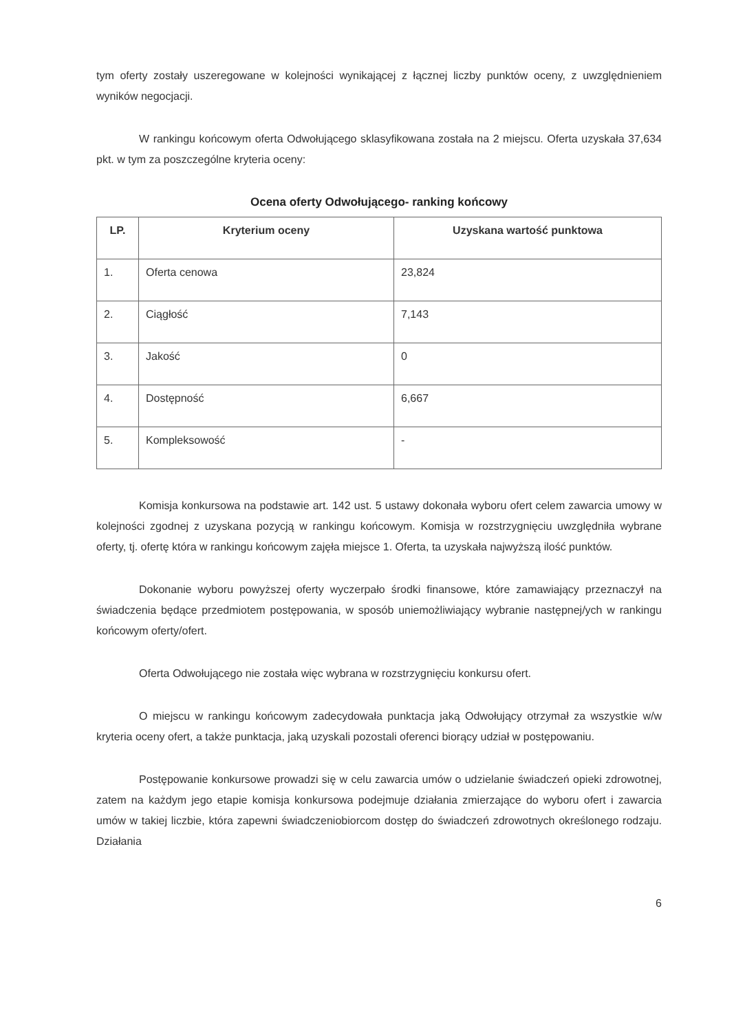tym oferty zostały uszeregowane w kolejności wynikającej z łącznej liczby punktów oceny, z uwzględnieniem wyników negocjacji.
W rankingu końcowym oferta Odwołującego sklasyfikowana została na 2 miejscu. Oferta uzyskała 37,634 pkt. w tym za poszczególne kryteria oceny:
Ocena oferty Odwołującego- ranking końcowy
| LP. | Kryterium oceny | Uzyskana wartość punktowa |
| --- | --- | --- |
| 1. | Oferta cenowa | 23,824 |
| 2. | Ciągłość | 7,143 |
| 3. | Jakość | 0 |
| 4. | Dostępność | 6,667 |
| 5. | Kompleksowość | - |
Komisja konkursowa na podstawie art. 142 ust. 5 ustawy dokonała wyboru ofert celem zawarcia umowy w kolejności zgodnej z uzyskana pozycją w rankingu końcowym. Komisja w rozstrzygnięciu uwzględniła wybrane oferty, tj. ofertę która w rankingu końcowym zajęła miejsce 1. Oferta, ta uzyskała najwyższą ilość punktów.
Dokonanie wyboru powyższej oferty wyczerpało środki finansowe, które zamawiający przeznaczył na świadczenia będące przedmiotem postępowania, w sposób uniemożliwiający wybranie następnej/ych w rankingu końcowym oferty/ofert.
Oferta Odwołującego nie została więc wybrana w rozstrzygnięciu konkursu ofert.
O miejscu w rankingu końcowym zadecydowała punktacja jaką Odwołujący otrzymał za wszystkie w/w kryteria oceny ofert, a także punktacja, jaką uzyskali pozostali oferenci biorący udział w postępowaniu.
Postępowanie konkursowe prowadzi się w celu zawarcia umów o udzielanie świadczeń opieki zdrowotnej, zatem na każdym jego etapie komisja konkursowa podejmuje działania zmierzające do wyboru ofert i zawarcia umów w takiej liczbie, która zapewni świadczeniobiorcom dostęp do świadczeń zdrowotnych określonego rodzaju. Działania
6